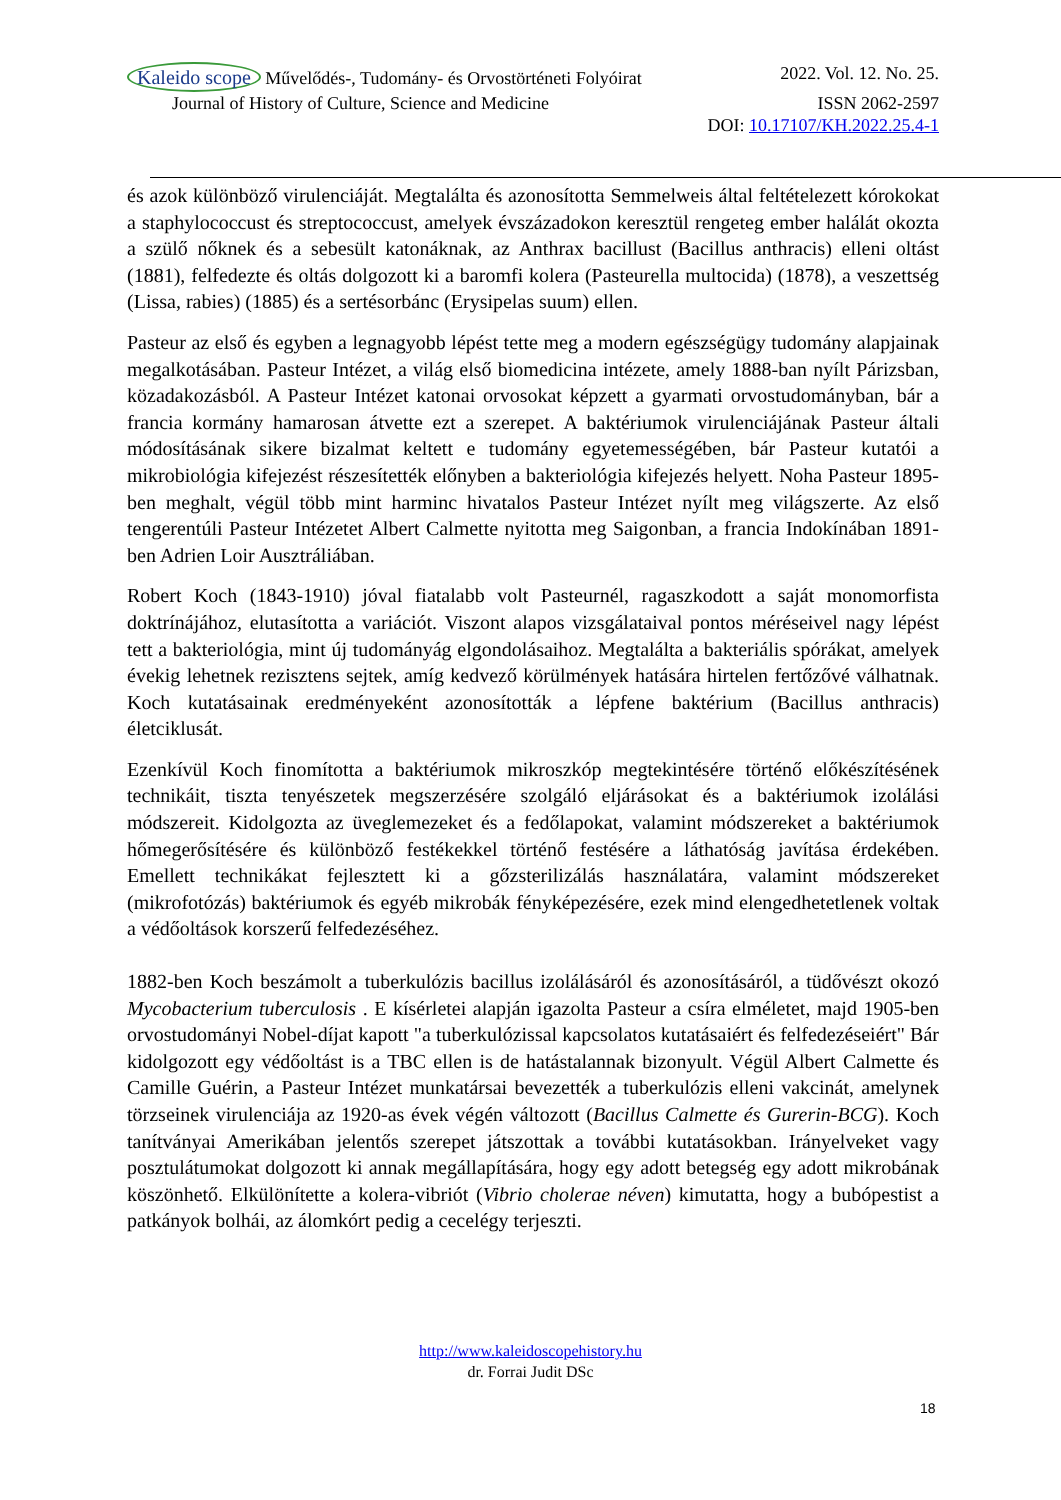Kaleido scope Művelődés-, Tudomány- és Orvostörténeti Folyóirat
2022. Vol. 12. No. 25.
Journal of History of Culture, Science and Medicine
ISSN 2062-2597
DOI: 10.17107/KH.2022.25.4-1
és azok különböző virulenciáját. Megtalálta és azonosította Semmelweis által feltételezett kórokokat a staphylococcust és streptococcust, amelyek évszázadokon keresztül rengeteg ember halálát okozta a szülő nőknek és a sebesült katonáknak, az Anthrax bacillust (Bacillus anthracis) elleni oltást (1881), felfedezte és oltás dolgozott ki a baromfi kolera (Pasteurella multocida) (1878), a veszettség (Lissa, rabies) (1885) és a sertésorbánc (Erysipelas suum) ellen.
Pasteur az első és egyben a legnagyobb lépést tette meg a modern egészségügy tudomány alapjainak megalkotásában. Pasteur Intézet, a világ első biomedicina intézete, amely 1888-ban nyílt Párizsban, közadakozásból. A Pasteur Intézet katonai orvosokat képzett a gyarmati orvostudományban, bár a francia kormány hamarosan átvette ezt a szerepet. A baktériumok virulenciájának Pasteur általi módosításának sikere bizalmat keltett e tudomány egyetemességében, bár Pasteur kutatói a mikrobiológia kifejezést részesítették előnyben a bakteriológia kifejezés helyett. Noha Pasteur 1895-ben meghalt, végül több mint harminc hivatalos Pasteur Intézet nyílt meg világszerte. Az első tengerentúli Pasteur Intézetet Albert Calmette nyitotta meg Saigonban, a francia Indokínában 1891-ben Adrien Loir Ausztráliában.
Robert Koch (1843-1910) jóval fiatalabb volt Pasteurnél, ragaszkodott a saját monomorfista doktrínájához, elutasította a variációt. Viszont alapos vizsgálataival pontos méréseivel nagy lépést tett a bakteriológia, mint új tudományág elgondolásaihoz. Megtalálta a bakteriális spórákat, amelyek évekig lehetnek rezisztens sejtek, amíg kedvező körülmények hatására hirtelen fertőzővé válhatnak. Koch kutatásainak eredményeként azonosították a lépfene baktérium (Bacillus anthracis) életciklusát.
Ezenkívül Koch finomította a baktériumok mikroszkóp megtekintésére történő előkészítésének technikáit, tiszta tenyészetek megszerzésére szolgáló eljárásokat és a baktériumok izolálási módszereit. Kidolgozta az üveglemezeket és a fedőlapokat, valamint módszereket a baktériumok hőmegerősítésére és különböző festékekkel történő festésére a láthatóság javítása érdekében. Emellett technikákat fejlesztett ki a gőzsterilizálás használatára, valamint módszereket (mikrofotózás) baktériumok és egyéb mikrobák fényképezésére, ezek mind elengedhetetlenek voltak a védőoltások korszerű felfedezéséhez.
1882-ben Koch beszámolt a tuberkulózis bacillus izolálásáról és azonosításáról, a tüdővészt okozó Mycobacterium tuberculosis . E kísérletei alapján igazolta Pasteur a csíra elméletet, majd 1905-ben orvostudományi Nobel-díjat kapott "a tuberkulózissal kapcsolatos kutatásaiért és felfedezéseiért" Bár kidolgozott egy védőoltást is a TBC ellen is de hatástalannak bizonyult. Végül Albert Calmette és Camille Guérin, a Pasteur Intézet munkatársai bevezették a tuberkulózis elleni vakcinát, amelynek törzseinek virulenciája az 1920-as évek végén változott (Bacillus Calmette és Gurerin-BCG). Koch tanítványai Amerikában jelentős szerepet játszottak a további kutatásokban. Irányelveket vagy posztulátumokat dolgozott ki annak megállapítására, hogy egy adott betegség egy adott mikrobának köszönhető. Elkülönítette a kolera-vibriót (Vibrio cholerae néven) kimutatta, hogy a bubópestist a patkányok bolhái, az álomkórt pedig a cecelégy terjeszti.
http://www.kaleidoscopehistory.hu
dr. Forrai Judit DSc
18